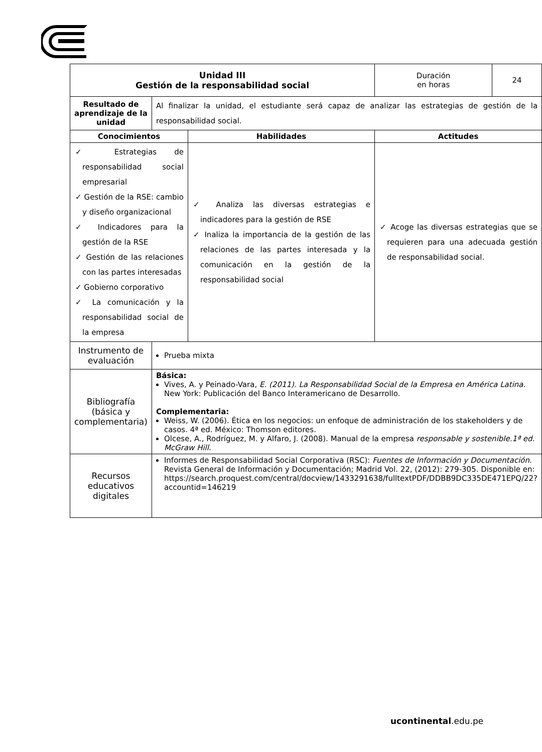| Unidad III Gestión de la responsabilidad social | | | Duración en horas | 24 |
| Resultado de aprendizaje de la unidad | Al finalizar la unidad, el estudiante será capaz de analizar las estrategias de gestión de la responsabilidad social. | | | |
| Conocimientos | | Habilidades | Actitudes | |
| ✓ Estrategias de responsabilidad social empresarial ✓ Gestión de la RSE: cambio y diseño organizacional ✓ Indicadores para la gestión de la RSE ✓ Gestión de las relaciones con las partes interesadas ✓ Gobierno corporativo ✓ La comunicación y la responsabilidad social de la empresa | | ✓ Analiza las diversas estrategias e indicadores para la gestión de RSE ✓ Inaliza la importancia de la gestión de las relaciones de las partes interesada y la comunicación en la gestión de la responsabilidad social | ✓ Acoge las diversas estrategias que se requieren para una adecuada gestión de responsabilidad social. | |
| Instrumento de evaluación | Prueba mixta | | | |
| Bibliografía (básica y complementaria) | Básica: Vives, A. y Peinado-Vara, E. (2011). La Responsabilidad Social de la Empresa en América Latina. New York: Publicación del Banco Interamericano de Desarrollo. Complementaria: Weiss, W. (2006). Ética en los negocios: un enfoque de administración de los stakeholders y de casos. 4ª ed. México: Thomson editores. Olcese, A., Rodríguez, M. y Alfaro, J. (2008). Manual de la empresa responsable y sostenible.1ª ed. McGraw Hill . | | | |
| Recursos educativos digitales | Informes de Responsabilidad Social Corporativa (RSC): Fuentes de Información y Documentación . Revista General de Información y Documentación; Madrid Vol. 22, (2012): 279-305. Disponible en: https://search.proquest.com/central/docview/1433291638/fulltextPDF/DDBB9DC335DE471EPQ/22?accountid=146219 | | | |
ucontinental.edu.pe